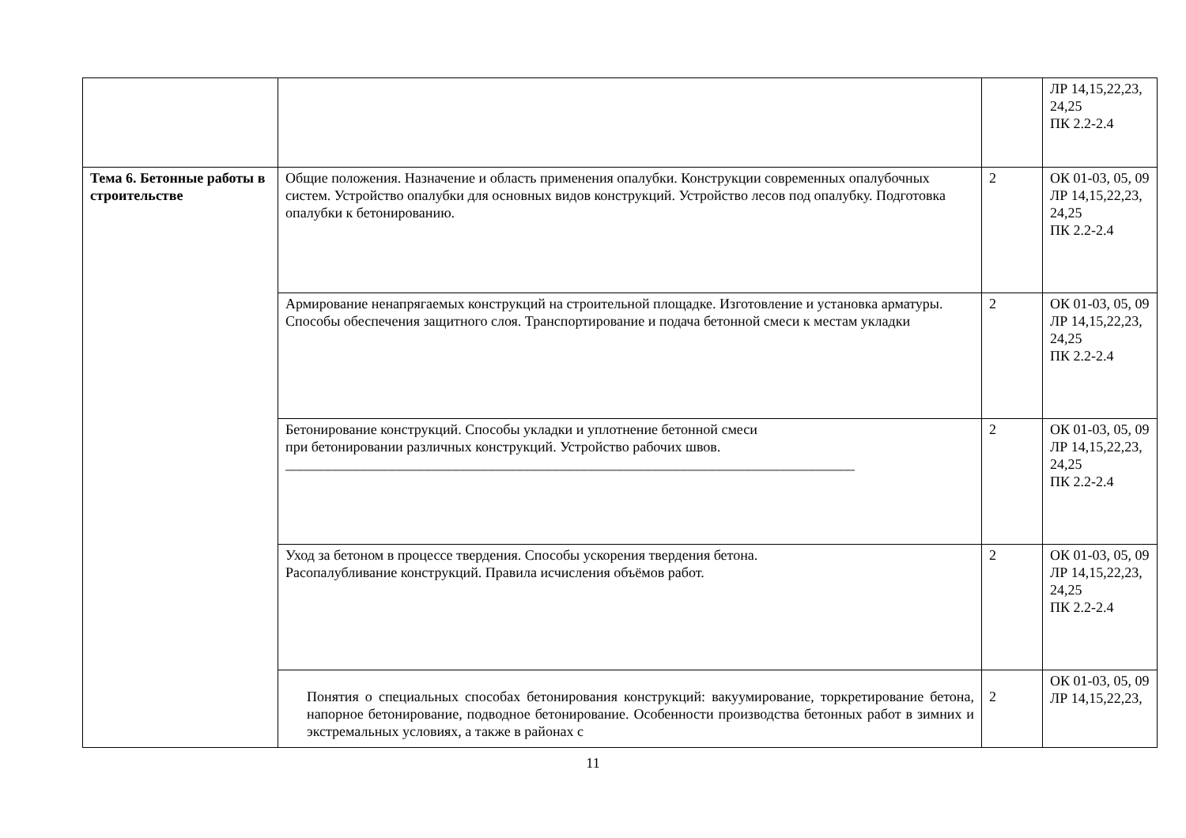| | | | ЛР 14,15,22,23, 24,25 ПК 2.2-2.4 |
| Тема 6. Бетонные работы в строительстве | Общие положения. Назначение и область применения опалубки. Конструкции современных опалубочных систем. Устройство опалубки для основных видов конструкций. Устройство лесов под опалубку. Подготовка опалубки к бетонированию. | 2 | ОК 01-03, 05, 09 ЛР 14,15,22,23, 24,25 ПК 2.2-2.4 |
| | Армирование ненапрягаемых конструкций на строительной площадке. Изготовление и установка арматуры. Способы обеспечения защитного слоя. Транспортирование и подача бетонной смеси к местам укладки | 2 | ОК 01-03, 05, 09 ЛР 14,15,22,23, 24,25 ПК 2.2-2.4 |
| | Бетонирование конструкций. Способы укладки и уплотнение бетонной смеси при бетонировании различных конструкций. Устройство рабочих швов. ________________________________________________________________________________ | 2 | ОК 01-03, 05, 09 ЛР 14,15,22,23, 24,25 ПК 2.2-2.4 |
| | Уход за бетоном в процессе твердения. Способы ускорения твердения бетона. Расопалубливание конструкций. Правила исчисления объёмов работ. | 2 | ОК 01-03, 05, 09 ЛР 14,15,22,23, 24,25 ПК 2.2-2.4 |
| | Понятия о специальных способах бетонирования конструкций: вакуумирование, торкретирование бетона, напорное бетонирование, подводное бетонирование. Особенности производства бетонных работ в зимних и экстремальных условиях, а также в районах с | 2 | ОК 01-03, 05, 09 ЛР 14,15,22,23, |
11